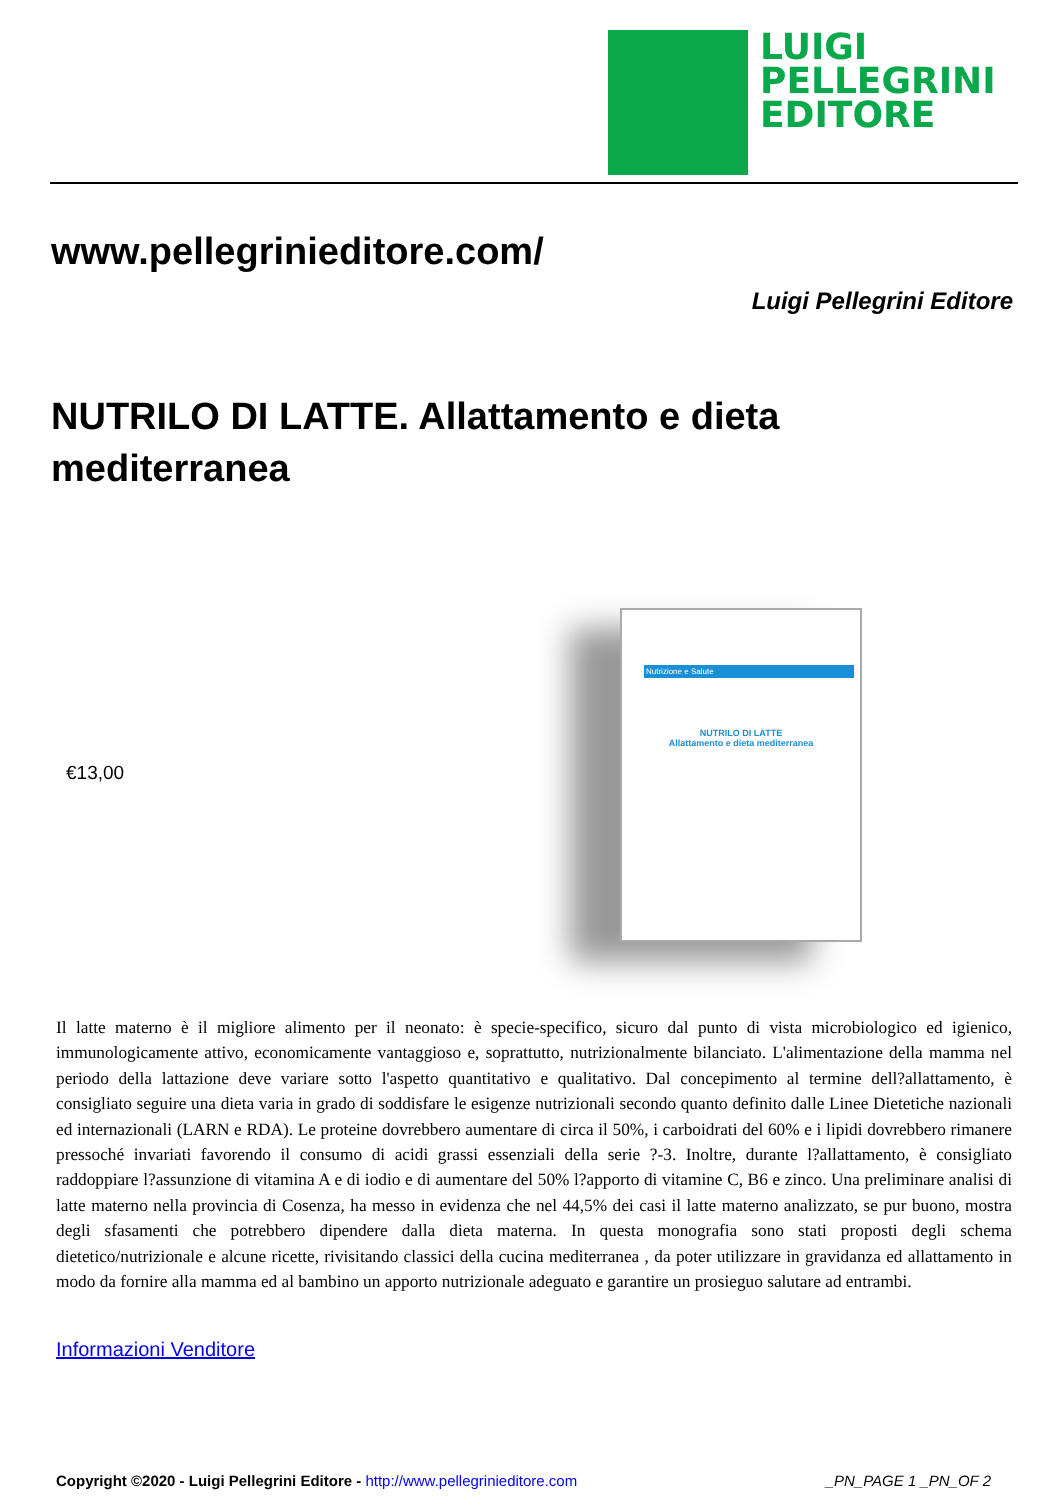LUIGI
PELLEGRINI
EDITORE
www.pellegrinieditore.com/
Luigi Pellegrini Editore
NUTRILO DI LATTE. Allattamento e dieta mediterranea
€13,00
Nutrizione e Salute
NUTRILO DI LATTE
Allattamento e dieta mediterranea
Il latte materno è il migliore alimento per il neonato: è specie-specifico, sicuro dal punto di vista microbiologico ed igienico, immunologicamente attivo, economicamente vantaggioso e, soprattutto, nutrizionalmente bilanciato. L'alimentazione della mamma nel periodo della lattazione deve variare sotto l'aspetto quantitativo e qualitativo. Dal concepimento al termine dell?allattamento, è consigliato seguire una dieta varia in grado di soddisfare le esigenze nutrizionali secondo quanto definito dalle Linee Dietetiche nazionali ed internazionali (LARN e RDA). Le proteine dovrebbero aumentare di circa il 50%, i carboidrati del 60% e i lipidi dovrebbero rimanere pressoché invariati favorendo il consumo di acidi grassi essenziali della serie ?-3. Inoltre, durante l?allattamento, è consigliato raddoppiare l?assunzione di vitamina A e di iodio e di aumentare del 50% l?apporto di vitamine C, B6 e zinco. Una preliminare analisi di latte materno nella provincia di Cosenza, ha messo in evidenza che nel 44,5% dei casi il latte materno analizzato, se pur buono, mostra degli sfasamenti che potrebbero dipendere dalla dieta materna. In questa monografia sono stati proposti degli schema dietetico/nutrizionale e alcune ricette, rivisitando classici della cucina mediterranea , da poter utilizzare in gravidanza ed allattamento in modo da fornire alla mamma ed al bambino un apporto nutrizionale adeguato e garantire un prosieguo salutare ad entrambi.
Informazioni Venditore
Copyright ©2020 - Luigi Pellegrini Editore - http://www.pellegrinieditore.com _PN_PAGE 1 _PN_OF 2